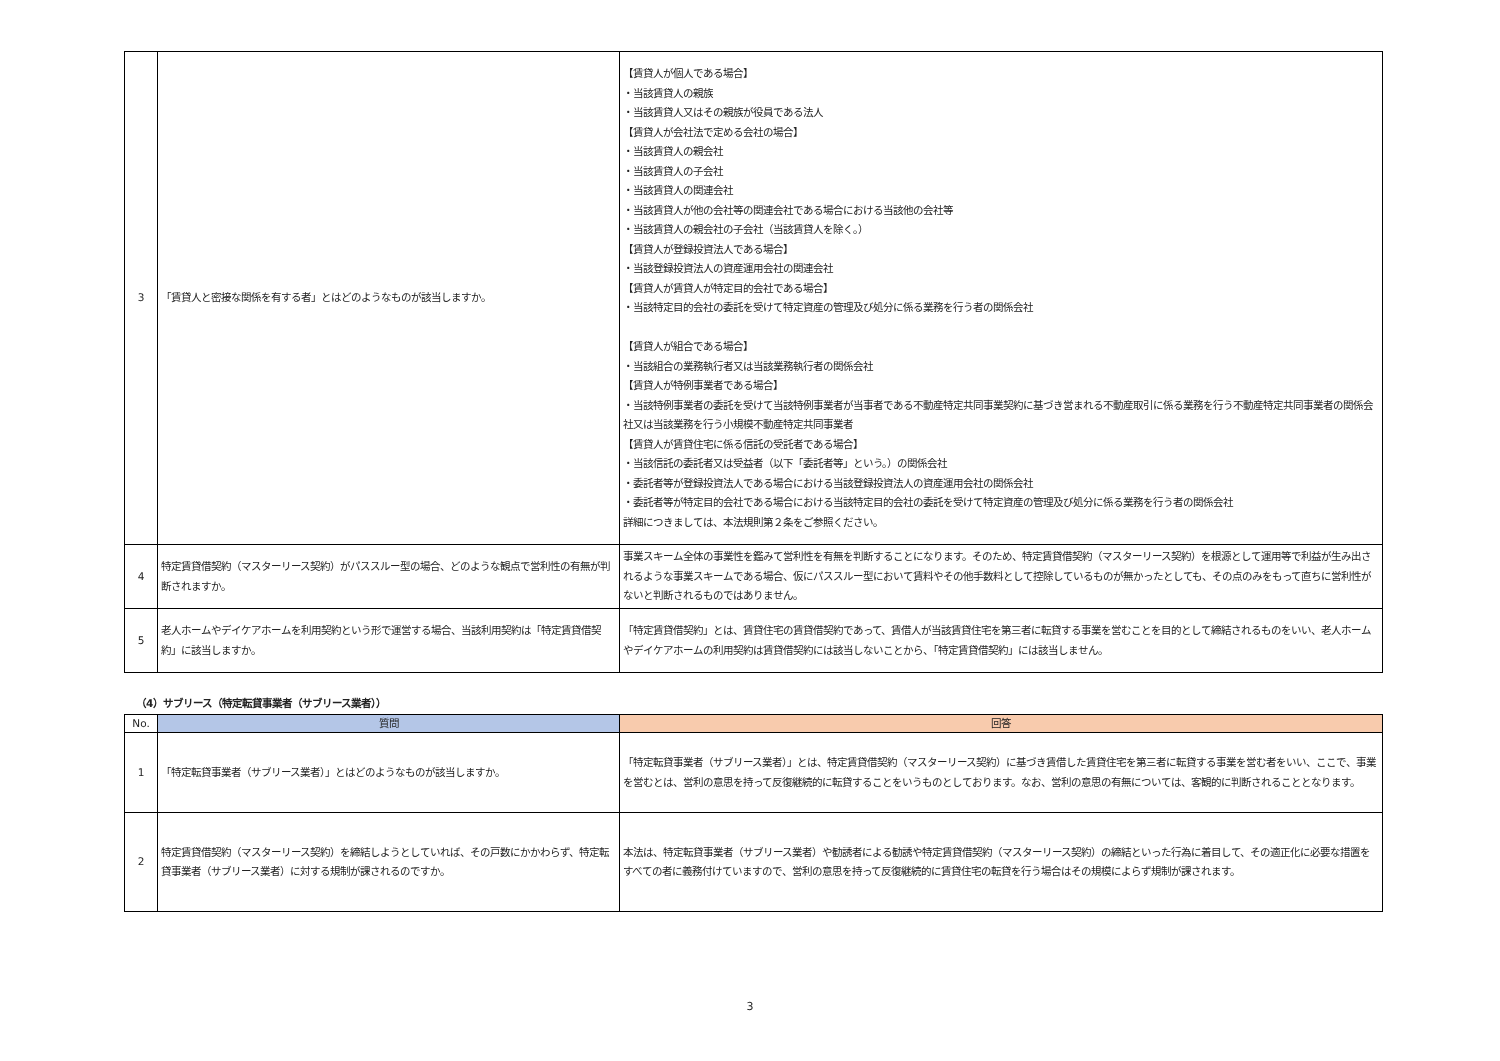| 3 | 「賃貸人と密接な関係を有する者」とはどのようなものが該当しますか。 | 【賃貸人が個人である場合】 ・当該賃貸人の親族 ・当該賃貸人又はその親族が役員である法人 【賃貸人が会社法で定める会社の場合】 ・当該賃貸人の親会社 ・当該賃貸人の子会社 ・当該賃貸人の関連会社 ・当該賃貸人が他の会社等の関連会社である場合における当該他の会社等 ・当該賃貸人の親会社の子会社（当該賃貸人を除く。） 【賃貸人が登録投資法人である場合】 ・当該登録投資法人の資産運用会社の関連会社 【賃貸人が賃貸人が特定目的会社である場合】 ・当該特定目的会社の委託を受けて特定資産の管理及び処分に係る業務を行う者の関係会社 【賃貸人が組合である場合】 ・当該組合の業務執行者又は当該業務執行者の関係会社 【賃貸人が特例事業者である場合】 ・当該特例事業者の委託を受けて当該特例事業者が当事者である不動産特定共同事業契約に基づき営まれる不動産取引に係る業務を行う不動産特定共同事業者の関係会社又は当該業務を行う小規模不動産特定共同事業者 【賃貸人が賃貸住宅に係る信託の受託者である場合】 ・当該信託の委託者又は受益者（以下「委託者等」という。）の関係会社 ・委託者等が登録投資法人である場合における当該登録投資法人の資産運用会社の関係会社 ・委託者等が特定目的会社である場合における当該特定目的会社の委託を受けて特定資産の管理及び処分に係る業務を行う者の関係会社 詳細につきましては、本法規則第２条をご参照ください。 |
| 4 | 特定賃貸借契約（マスターリース契約）がパススルー型の場合、どのような観点で営利性の有無が判断されますか。 | 事業スキーム全体の事業性を鑑みて営利性を有無を判断することになります。そのため、特定賃貸借契約（マスターリース契約）を根源として運用等で利益が生み出されるような事業スキームである場合、仮にパススルー型において賃料やその他手数料として控除しているものが無かったとしても、その点のみをもって直ちに営利性がないと判断されるものではありません。 |
| 5 | 老人ホームやデイケアホームを利用契約という形で運営する場合、当該利用契約は「特定賃貸借契約」に該当しますか。 | 「特定賃貸借契約」とは、賃貸住宅の賃貸借契約であって、賃借人が当該賃貸住宅を第三者に転貸する事業を営むことを目的として締結されるものをいい、老人ホームやデイケアホームの利用契約は賃貸借契約には該当しないことから、「特定賃貸借契約」には該当しません。 |
（4）サブリース（特定転貸事業者（サブリース業者））
| No. | 質問 | 回答 |
| --- | --- | --- |
| 1 | 「特定転貸事業者（サブリース業者）」とはどのようなものが該当しますか。 | 「特定転貸事業者（サブリース業者）」とは、特定賃貸借契約（マスターリース契約）に基づき賃借した賃貸住宅を第三者に転貸する事業を営む者をいい、ここで、事業を営むとは、営利の意思を持って反復継続的に転貸することをいうものとしております。なお、営利の意思の有無については、客観的に判断されることとなります。 |
| 2 | 特定賃貸借契約（マスターリース契約）を締結しようとしていれば、その戸数にかかわらず、特定転貸事業者（サブリース業者）に対する規制が課されるのですか。 | 本法は、特定転貸事業者（サブリース業者）や勧誘者による勧誘や特定賃貸借契約（マスターリース契約）の締結といった行為に着目して、その適正化に必要な措置をすべての者に義務付けていますので、営利の意思を持って反復継続的に賃貸住宅の転貸を行う場合はその規模によらず規制が課されます。 |
3